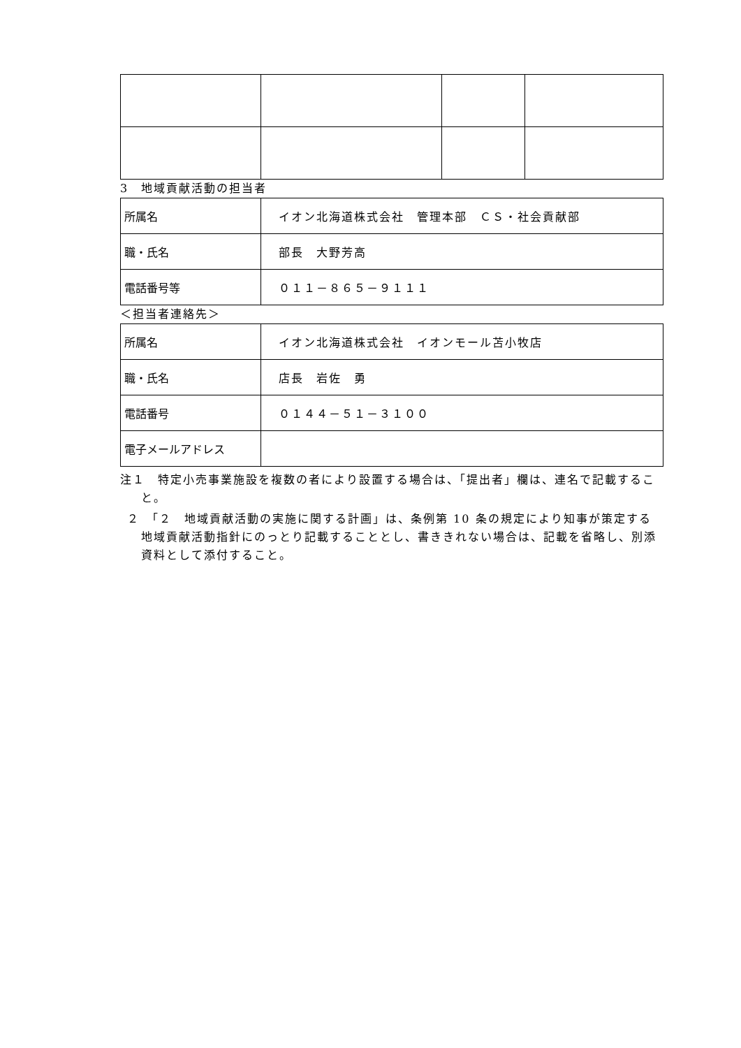3　地域貢献活動の担当者
| 所属名 | イオン北海道株式会社 管理本部 ＣＳ・社会貢献部 |
| 職・氏名 | 部長 大野芳高 |
| 電話番号等 | ０１１－８６５－９１１１ |
＜担当者連絡先＞
| 所属名 | イオン北海道株式会社 イオンモール苫小牧店 |
| 職・氏名 | 店長 岩佐 勇 |
| 電話番号 | ０１４４－５１－３１００ |
| 電子メールアドレス | |
注１　特定小売事業施設を複数の者により設置する場合は、「提出者」欄は、連名で記載すること。
２　「２　地域貢献活動の実施に関する計画」は、条例第 10 条の規定により知事が策定する地域貢献活動指針にのっとり記載することとし、書ききれない場合は、記載を省略し、別添資料として添付すること。